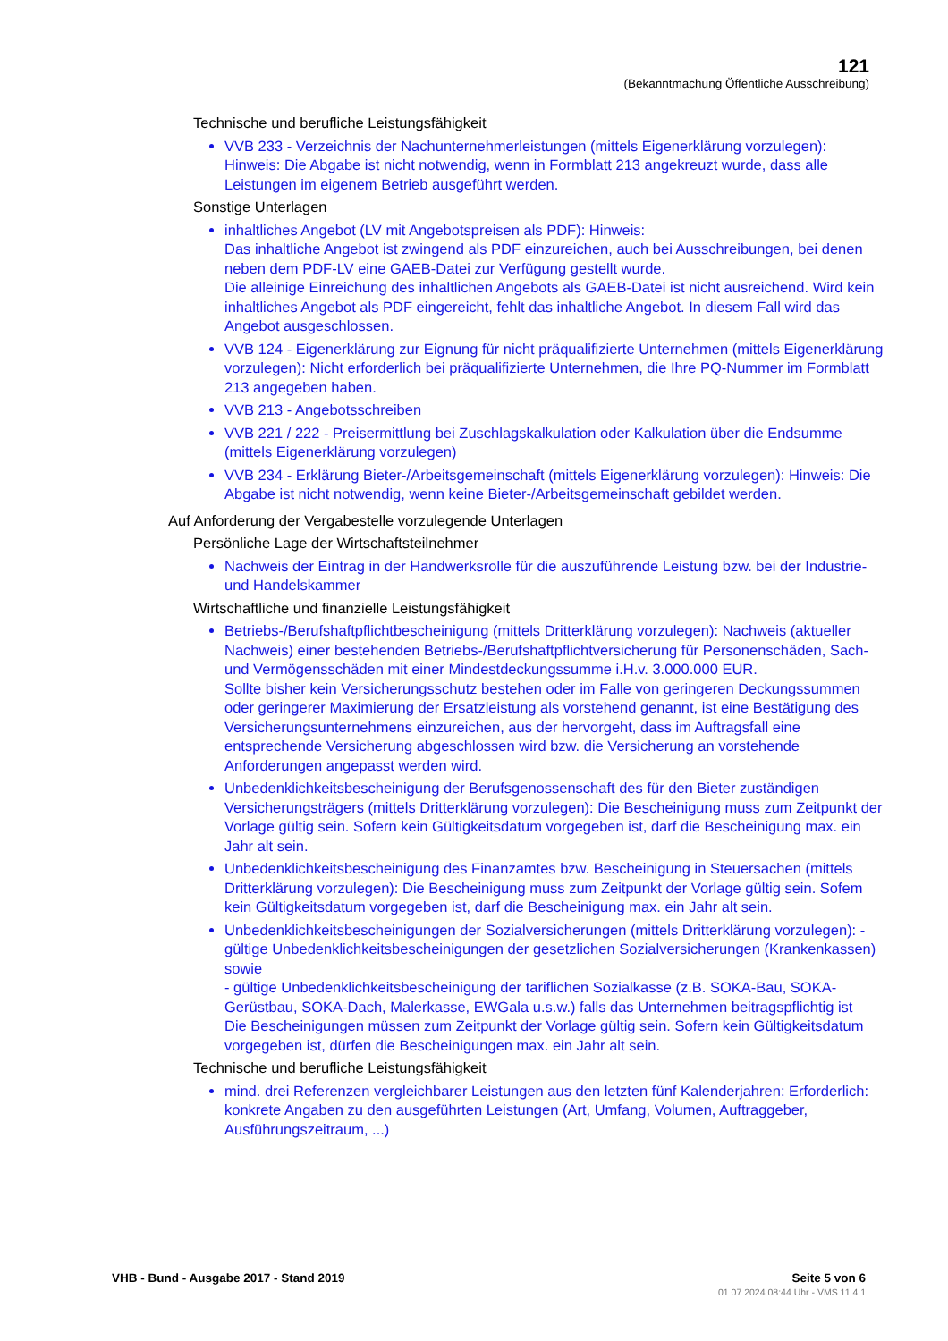121
(Bekanntmachung Öffentliche Ausschreibung)
Technische und berufliche Leistungsfähigkeit
VVB 233 - Verzeichnis der Nachunternehmerleistungen (mittels Eigenerklärung vorzulegen): Hinweis: Die Abgabe ist nicht notwendig, wenn in Formblatt 213 angekreuzt wurde, dass alle Leistungen im eigenem Betrieb ausgeführt werden.
Sonstige Unterlagen
inhaltliches Angebot (LV mit Angebotspreisen als PDF): Hinweis:
Das inhaltliche Angebot ist zwingend als PDF einzureichen, auch bei Ausschreibungen, bei denen neben dem PDF-LV eine GAEB-Datei zur Verfügung gestellt wurde.
Die alleinige Einreichung des inhaltlichen Angebots als GAEB-Datei ist nicht ausreichend. Wird kein inhaltliches Angebot als PDF eingereicht, fehlt das inhaltliche Angebot. In diesem Fall wird das Angebot ausgeschlossen.
VVB 124 - Eigenerklärung zur Eignung für nicht präqualifizierte Unternehmen (mittels Eigenerklärung vorzulegen): Nicht erforderlich bei präqualifizierte Unternehmen, die Ihre PQ-Nummer im Formblatt 213 angegeben haben.
VVB 213 - Angebotsschreiben
VVB 221 / 222 - Preisermittlung bei Zuschlagskalkulation oder Kalkulation über die Endsumme (mittels Eigenerklärung vorzulegen)
VVB 234 - Erklärung Bieter-/Arbeitsgemeinschaft (mittels Eigenerklärung vorzulegen): Hinweis: Die Abgabe ist nicht notwendig, wenn keine Bieter-/Arbeitsgemeinschaft gebildet werden.
Auf Anforderung der Vergabestelle vorzulegende Unterlagen
Persönliche Lage der Wirtschaftsteilnehmer
Nachweis der Eintrag in der Handwerksrolle für die auszuführende Leistung bzw. bei der Industrie- und Handelskammer
Wirtschaftliche und finanzielle Leistungsfähigkeit
Betriebs-/Berufshaftpflichtbescheinigung (mittels Dritterklärung vorzulegen): Nachweis (aktueller Nachweis) einer bestehenden Betriebs-/Berufshaftpflichtversicherung für Personenschäden, Sach- und Vermögensschäden mit einer Mindestdeckungssumme i.H.v. 3.000.000 EUR.
Sollte bisher kein Versicherungsschutz bestehen oder im Falle von geringeren Deckungssummen oder geringerer Maximierung der Ersatzleistung als vorstehend genannt, ist eine Bestätigung des Versicherungsunternehmens einzureichen, aus der hervorgeht, dass im Auftragsfall eine entsprechende Versicherung abgeschlossen wird bzw. die Versicherung an vorstehende Anforderungen angepasst werden wird.
Unbedenklichkeitsbescheinigung der Berufsgenossenschaft des für den Bieter zuständigen Versicherungsträgers (mittels Dritterklärung vorzulegen): Die Bescheinigung muss zum Zeitpunkt der Vorlage gültig sein. Sofern kein Gültigkeitsdatum vorgegeben ist, darf die Bescheinigung max. ein Jahr alt sein.
Unbedenklichkeitsbescheinigung des Finanzamtes bzw. Bescheinigung in Steuersachen (mittels Dritterklärung vorzulegen): Die Bescheinigung muss zum Zeitpunkt der Vorlage gültig sein. Sofem kein Gültigkeitsdatum vorgegeben ist, darf die Bescheinigung max. ein Jahr alt sein.
Unbedenklichkeitsbescheinigungen der Sozialversicherungen (mittels Dritterklärung vorzulegen): - gültige Unbedenklichkeitsbescheinigungen der gesetzlichen Sozialversicherungen (Krankenkassen) sowie
- gültige Unbedenklichkeitsbescheinigung der tariflichen Sozialkasse (z.B. SOKA-Bau, SOKA-Gerüstbau, SOKA-Dach, Malerkasse, EWGala u.s.w.) falls das Unternehmen beitragspflichtig ist
Die Bescheinigungen müssen zum Zeitpunkt der Vorlage gültig sein. Sofern kein Gültigkeitsdatum vorgegeben ist, dürfen die Bescheinigungen max. ein Jahr alt sein.
Technische und berufliche Leistungsfähigkeit
mind. drei Referenzen vergleichbarer Leistungen aus den letzten fünf Kalenderjahren: Erforderlich: konkrete Angaben zu den ausgeführten Leistungen (Art, Umfang, Volumen, Auftraggeber, Ausführungszeitraum, ...)
VHB - Bund - Ausgabe 2017 - Stand 2019
Seite 5 von 6
01.07.2024 08:44 Uhr - VMS 11.4.1